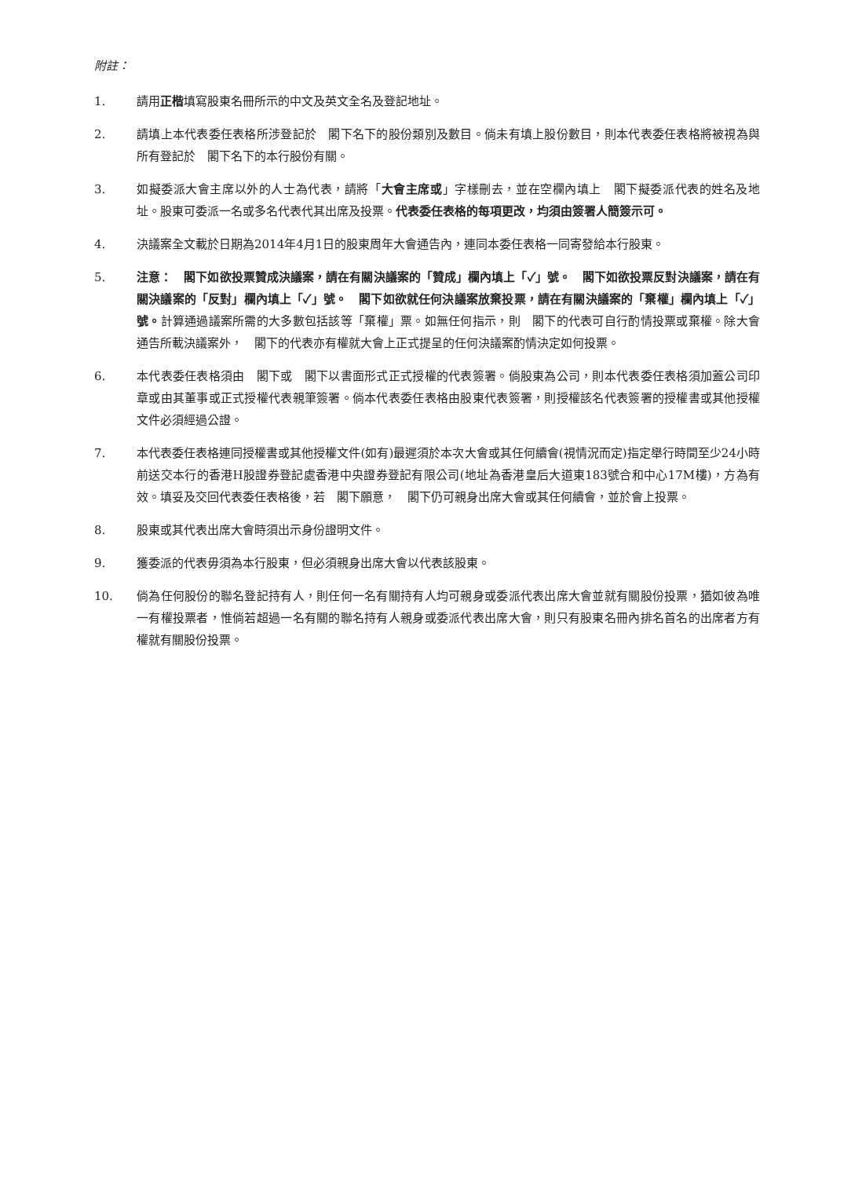附註：
1. 請用正楷填寫股東名冊所示的中文及英文全名及登記地址。
2. 請填上本代表委任表格所涉登記於　閣下名下的股份類別及數目。倘未有填上股份數目，則本代表委任表格將被視為與所有登記於　閣下名下的本行股份有關。
3. 如擬委派大會主席以外的人士為代表，請將「大會主席或」字樣刪去，並在空欄內填上　閣下擬委派代表的姓名及地址。股東可委派一名或多名代表代其出席及投票。代表委任表格的每項更改，均須由簽署人簡簽示可。
4. 決議案全文載於日期為2014年4月1日的股東周年大會通告內，連同本委任表格一同寄發給本行股東。
5. 注意：　閣下如欲投票贊成決議案，請在有關決議案的「贊成」欄內填上「✓」號。　閣下如欲投票反對決議案，請在有關決議案的「反對」欄內填上「✓」號。　閣下如欲就任何決議案放棄投票，請在有關決議案的「棄權」欄內填上「✓」號。計算通過議案所需的大多數包括該等「棄權」票。如無任何指示，則　閣下的代表可自行酌情投票或棄權。除大會通告所載決議案外，　閣下的代表亦有權就大會上正式提呈的任何決議案酌情決定如何投票。
6. 本代表委任表格須由　閣下或　閣下以書面形式正式授權的代表簽署。倘股東為公司，則本代表委任表格須加蓋公司印章或由其董事或正式授權代表親筆簽署。倘本代表委任表格由股東代表簽署，則授權該名代表簽署的授權書或其他授權文件必須經過公證。
7. 本代表委任表格連同授權書或其他授權文件(如有)最遲須於本次大會或其任何續會(視情況而定)指定舉行時間至少24小時前送交本行的香港H股證券登記處香港中央證券登記有限公司(地址為香港皇后大道東183號合和中心17M樓)，方為有效。填妥及交回代表委任表格後，若　閣下願意，　閣下仍可親身出席大會或其任何續會，並於會上投票。
8. 股東或其代表出席大會時須出示身份證明文件。
9. 獲委派的代表毋須為本行股東，但必須親身出席大會以代表該股東。
10. 倘為任何股份的聯名登記持有人，則任何一名有關持有人均可親身或委派代表出席大會並就有關股份投票，猶如彼為唯一有權投票者，惟倘若超過一名有關的聯名持有人親身或委派代表出席大會，則只有股東名冊內排名首名的出席者方有權就有關股份投票。